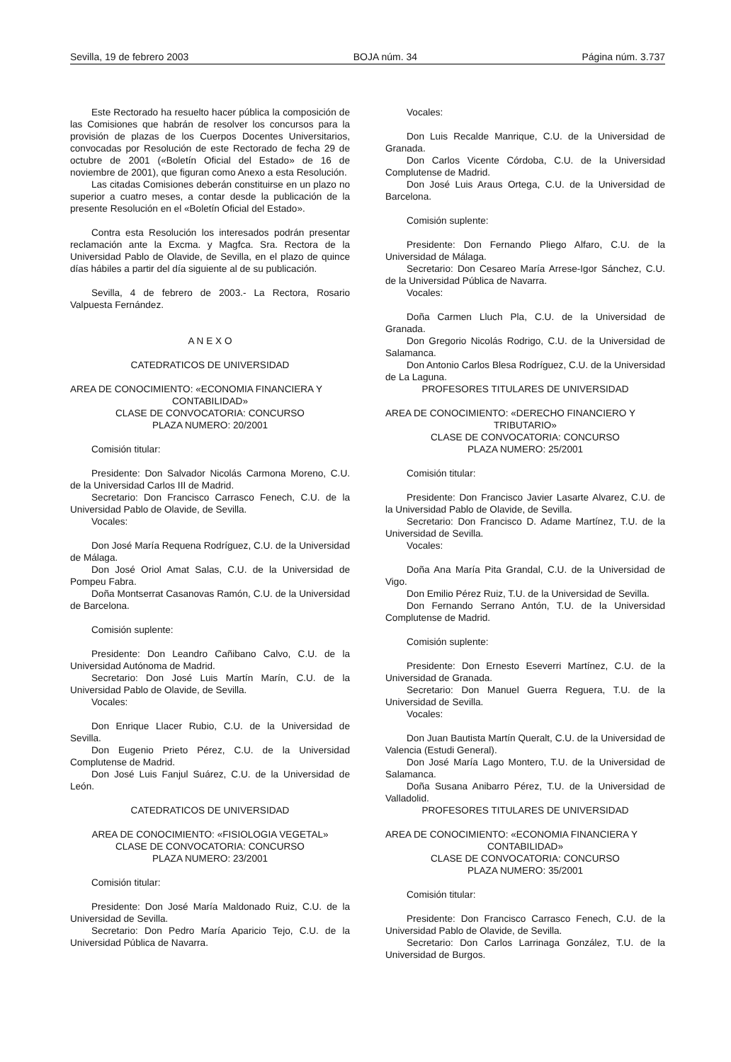Sevilla, 19 de febrero 2003 BOJA núm. 34 Página núm. 3.737
Este Rectorado ha resuelto hacer pública la composición de las Comisiones que habrán de resolver los concursos para la provisión de plazas de los Cuerpos Docentes Universitarios, convocadas por Resolución de este Rectorado de fecha 29 de octubre de 2001 («Boletín Oficial del Estado» de 16 de noviembre de 2001), que figuran como Anexo a esta Resolución.
Las citadas Comisiones deberán constituirse en un plazo no superior a cuatro meses, a contar desde la publicación de la presente Resolución en el «Boletín Oficial del Estado».
Contra esta Resolución los interesados podrán presentar reclamación ante la Excma. y Magfca. Sra. Rectora de la Universidad Pablo de Olavide, de Sevilla, en el plazo de quince días hábiles a partir del día siguiente al de su publicación.
Sevilla, 4 de febrero de 2003.- La Rectora, Rosario Valpuesta Fernández.
A N E X O
CATEDRATICOS DE UNIVERSIDAD
AREA DE CONOCIMIENTO: «ECONOMIA FINANCIERA Y
CONTABILIDAD»
CLASE DE CONVOCATORIA: CONCURSO
PLAZA NUMERO: 20/2001
Comisión titular:
Presidente: Don Salvador Nicolás Carmona Moreno, C.U. de la Universidad Carlos III de Madrid.
Secretario: Don Francisco Carrasco Fenech, C.U. de la Universidad Pablo de Olavide, de Sevilla.
Vocales:
Don José María Requena Rodríguez, C.U. de la Universidad de Málaga.
Don José Oriol Amat Salas, C.U. de la Universidad de Pompeu Fabra.
Doña Montserrat Casanovas Ramón, C.U. de la Universidad de Barcelona.
Comisión suplente:
Presidente: Don Leandro Cañibano Calvo, C.U. de la Universidad Autónoma de Madrid.
Secretario: Don José Luis Martín Marín, C.U. de la Universidad Pablo de Olavide, de Sevilla.
Vocales:
Don Enrique Llacer Rubio, C.U. de la Universidad de Sevilla.
Don Eugenio Prieto Pérez, C.U. de la Universidad Complutense de Madrid.
Don José Luis Fanjul Suárez, C.U. de la Universidad de León.
CATEDRATICOS DE UNIVERSIDAD
AREA DE CONOCIMIENTO: «FISIOLOGIA VEGETAL»
CLASE DE CONVOCATORIA: CONCURSO
PLAZA NUMERO: 23/2001
Comisión titular:
Presidente: Don José María Maldonado Ruiz, C.U. de la Universidad de Sevilla.
Secretario: Don Pedro María Aparicio Tejo, C.U. de la Universidad Pública de Navarra.
Vocales:
Don Luis Recalde Manrique, C.U. de la Universidad de Granada.
Don Carlos Vicente Córdoba, C.U. de la Universidad Complutense de Madrid.
Don José Luis Araus Ortega, C.U. de la Universidad de Barcelona.
Comisión suplente:
Presidente: Don Fernando Pliego Alfaro, C.U. de la Universidad de Málaga.
Secretario: Don Cesareo María Arrese-Igor Sánchez, C.U. de la Universidad Pública de Navarra.
Vocales:
Doña Carmen Lluch Pla, C.U. de la Universidad de Granada.
Don Gregorio Nicolás Rodrigo, C.U. de la Universidad de Salamanca.
Don Antonio Carlos Blesa Rodríguez, C.U. de la Universidad de La Laguna.
PROFESORES TITULARES DE UNIVERSIDAD
AREA DE CONOCIMIENTO: «DERECHO FINANCIERO Y
TRIBUTARIO»
CLASE DE CONVOCATORIA: CONCURSO
PLAZA NUMERO: 25/2001
Comisión titular:
Presidente: Don Francisco Javier Lasarte Alvarez, C.U. de la Universidad Pablo de Olavide, de Sevilla.
Secretario: Don Francisco D. Adame Martínez, T.U. de la Universidad de Sevilla.
Vocales:
Doña Ana María Pita Grandal, C.U. de la Universidad de Vigo.
Don Emilio Pérez Ruiz, T.U. de la Universidad de Sevilla.
Don Fernando Serrano Antón, T.U. de la Universidad Complutense de Madrid.
Comisión suplente:
Presidente: Don Ernesto Eseverri Martínez, C.U. de la Universidad de Granada.
Secretario: Don Manuel Guerra Reguera, T.U. de la Universidad de Sevilla.
Vocales:
Don Juan Bautista Martín Queralt, C.U. de la Universidad de Valencia (Estudi General).
Don José María Lago Montero, T.U. de la Universidad de Salamanca.
Doña Susana Anibarro Pérez, T.U. de la Universidad de Valladolid.
PROFESORES TITULARES DE UNIVERSIDAD
AREA DE CONOCIMIENTO: «ECONOMIA FINANCIERA Y
CONTABILIDAD»
CLASE DE CONVOCATORIA: CONCURSO
PLAZA NUMERO: 35/2001
Comisión titular:
Presidente: Don Francisco Carrasco Fenech, C.U. de la Universidad Pablo de Olavide, de Sevilla.
Secretario: Don Carlos Larrinaga González, T.U. de la Universidad de Burgos.